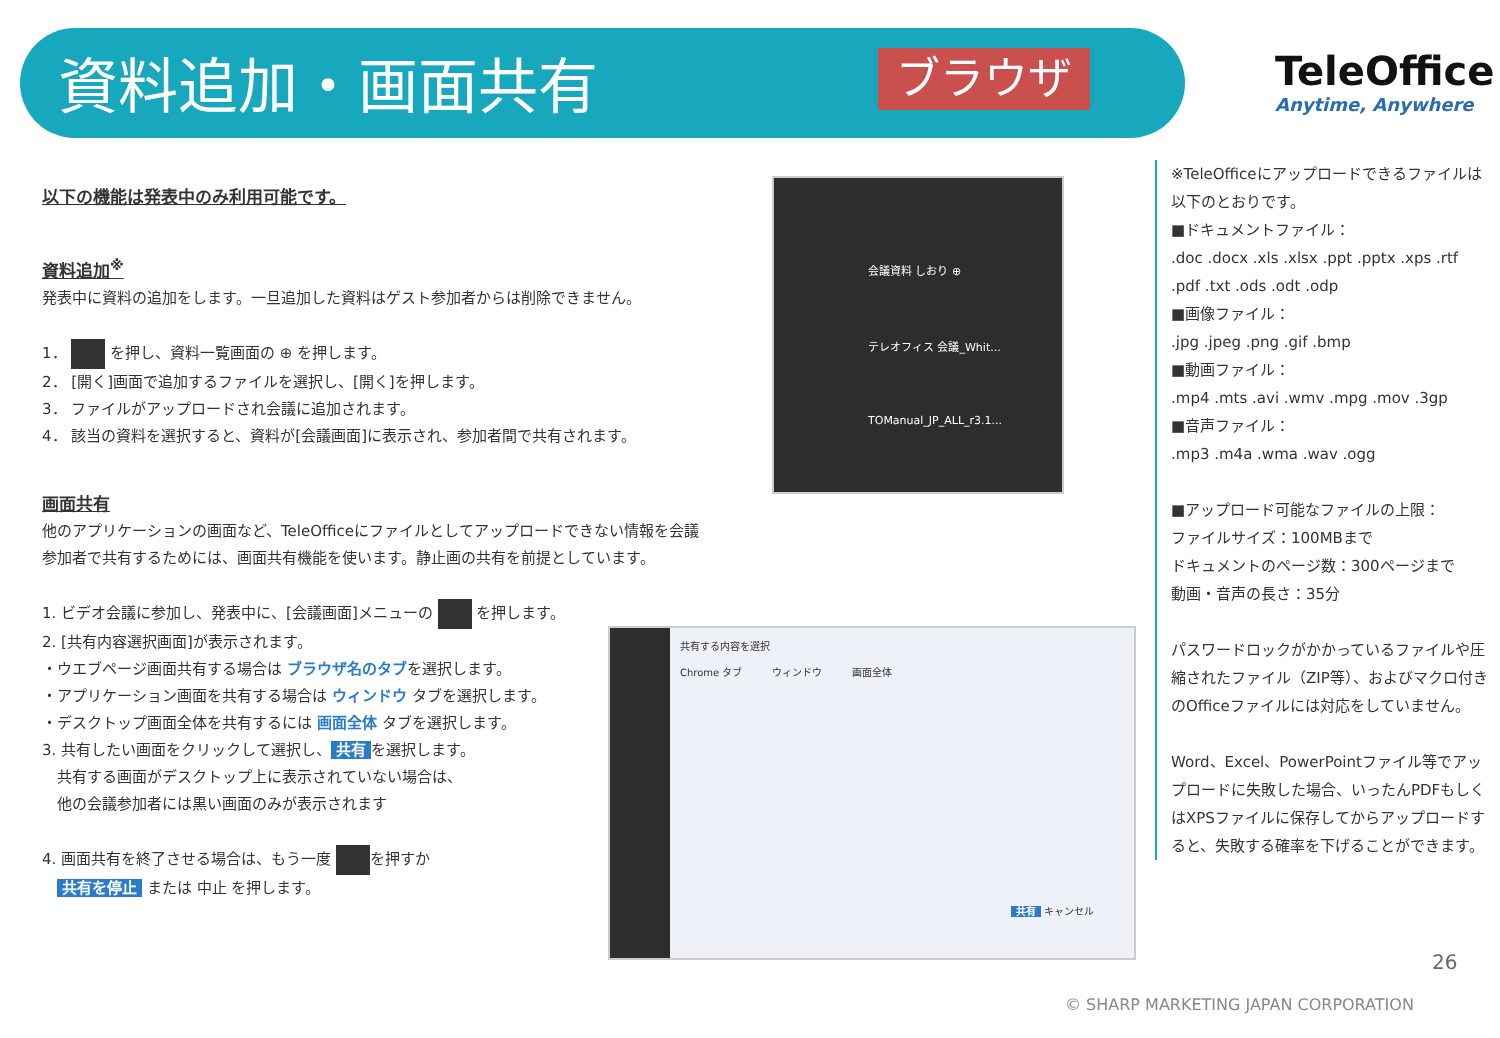資料追加・画面共有 ブラウザ
TeleOffice
Anytime, Anywhere
以下の機能は発表中のみ利用可能です。
資料追加<sup>※</sup>
発表中に資料の追加をします。一旦追加した資料はゲスト参加者からは削除できません。
1． を押し、資料一覧画面の ⊕ を押します。
2． [開く]画面で追加するファイルを選択し、[開く]を押します。
3． ファイルがアップロードされ会議に追加されます。
4． 該当の資料を選択すると、資料が[会議画面]に表示され、参加者間で共有されます。
画面共有
他のアプリケーションの画面など、TeleOfficeにファイルとしてアップロードできない情報を会議参加者で共有するためには、画面共有機能を使います。静止画の共有を前提としています。
1. ビデオ会議に参加し、発表中に、[会議画面]メニューの を押します。
2. [共有内容選択画面]が表示されます。
・ウエブページ画面共有する場合は ブラウザ名のタブを選択します。
・アプリケーション画面を共有する場合は ウィンドウ タブを選択します。
・デスクトップ画面全体を共有するには 画面全体 タブを選択します。
3. 共有したい画面をクリックして選択し、 共有 を選択します。
　共有する画面がデスクトップ上に表示されていない場合は、
　他の会議参加者には黒い画面のみが表示されます
4. 画面共有を終了させる場合は、もう一度 を押すか
　共有を停止 または 中止 を押します。
会議資料 しおり ⊕
テレオフィス 会議_Whit...
TOManual_JP_ALL_r3.1...
共有する内容を選択
Chrome タブ　　　ウィンドウ　　　画面全体
共有 キャンセル
※TeleOfficeにアップロードできるファイルは以下のとおりです。
■ドキュメントファイル：
.doc .docx .xls .xlsx .ppt .pptx .xps .rtf .pdf .txt .ods .odt .odp
■画像ファイル：
.jpg .jpeg .png .gif .bmp
■動画ファイル：
.mp4 .mts .avi .wmv .mpg .mov .3gp
■音声ファイル：
.mp3 .m4a .wma .wav .ogg
■アップロード可能なファイルの上限：
ファイルサイズ：100MBまで
ドキュメントのページ数：300ページまで
動画・音声の長さ：35分
パスワードロックがかかっているファイルや圧縮されたファイル（ZIP等）、およびマクロ付きのOfficeファイルには対応をしていません。
Word、Excel、PowerPointファイル等でアップロードに失敗した場合、いったんPDFもしくはXPSファイルに保存してからアップロードすると、失敗する確率を下げることができます。
26
© SHARP MARKETING JAPAN CORPORATION